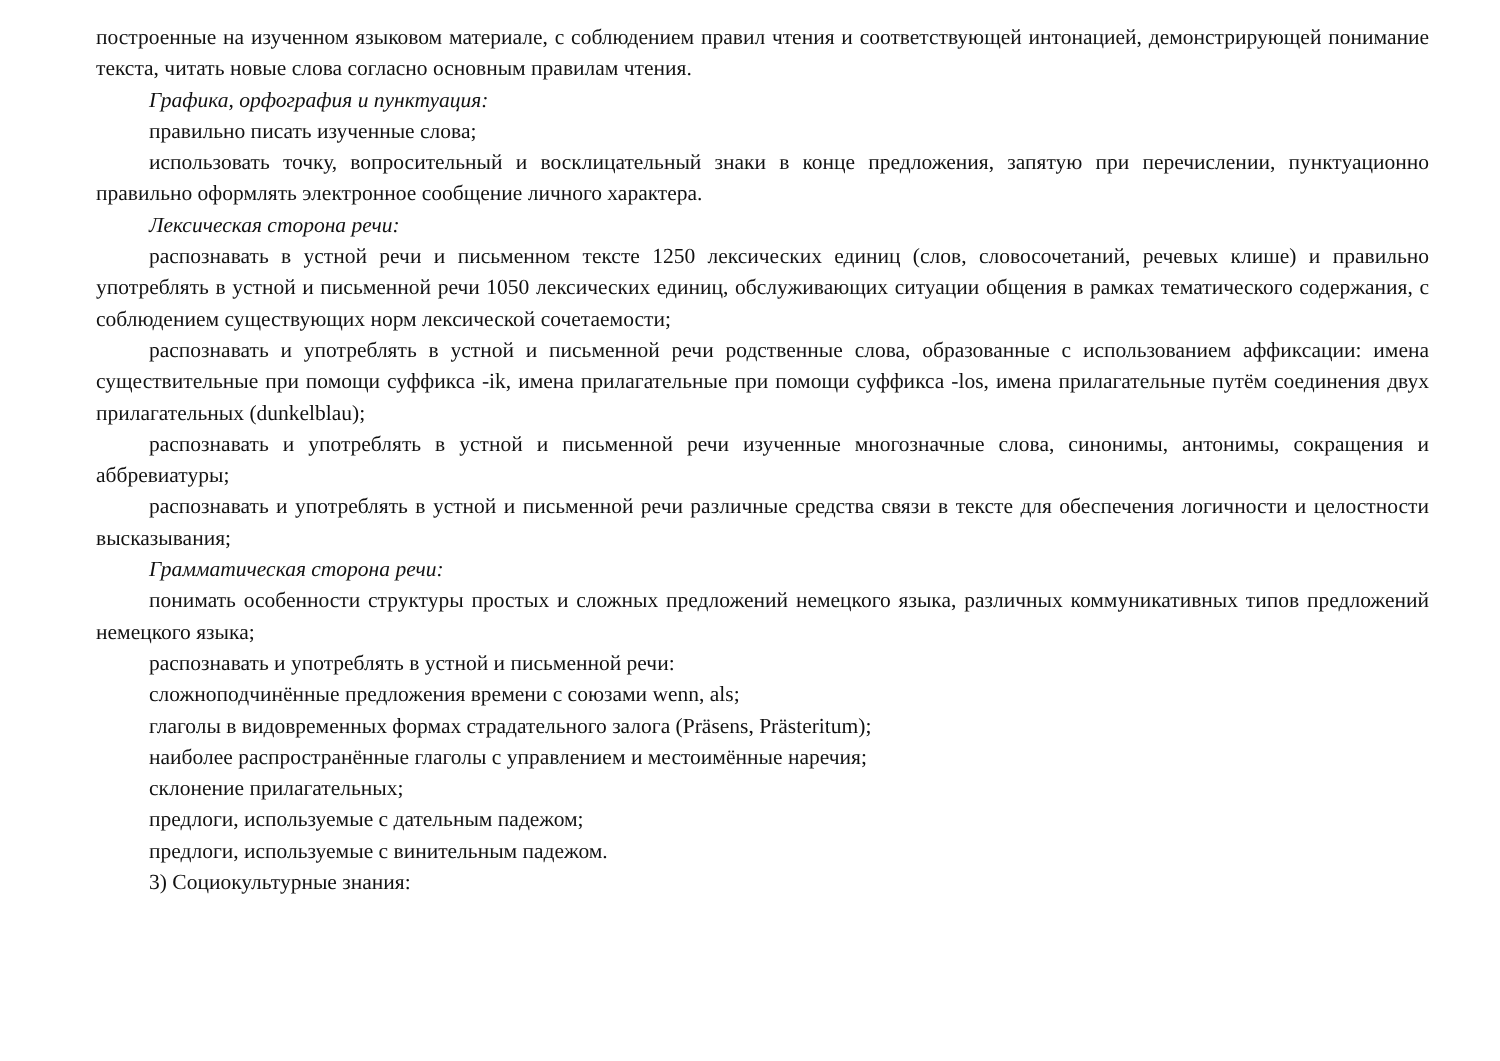построенные на изученном языковом материале, с соблюдением правил чтения и соответствующей интонацией, демонстрирующей понимание текста, читать новые слова согласно основным правилам чтения.
Графика, орфография и пунктуация:
правильно писать изученные слова;
использовать точку, вопросительный и восклицательный знаки в конце предложения, запятую при перечислении, пунктуационно правильно оформлять электронное сообщение личного характера.
Лексическая сторона речи:
распознавать в устной речи и письменном тексте 1250 лексических единиц (слов, словосочетаний, речевых клише) и правильно употреблять в устной и письменной речи 1050 лексических единиц, обслуживающих ситуации общения в рамках тематического содержания, с соблюдением существующих норм лексической сочетаемости;
распознавать и употреблять в устной и письменной речи родственные слова, образованные с использованием аффиксации: имена существительные при помощи суффикса -ik, имена прилагательные при помощи суффикса -los, имена прилагательные путём соединения двух прилагательных (dunkelblau);
распознавать и употреблять в устной и письменной речи изученные многозначные слова, синонимы, антонимы, сокращения и аббревиатуры;
распознавать и употреблять в устной и письменной речи различные средства связи в тексте для обеспечения логичности и целостности высказывания;
Грамматическая сторона речи:
понимать особенности структуры простых и сложных предложений немецкого языка, различных коммуникативных типов предложений немецкого языка;
распознавать и употреблять в устной и письменной речи:
сложноподчинённые предложения времени с союзами wenn, als;
глаголы в видовременных формах страдательного залога (Präsens, Prästeritum);
наиболее распространённые глаголы с управлением и местоимённые наречия;
склонение прилагательных;
предлоги, используемые с дательным падежом;
предлоги, используемые с винительным падежом.
3) Социокультурные знания: